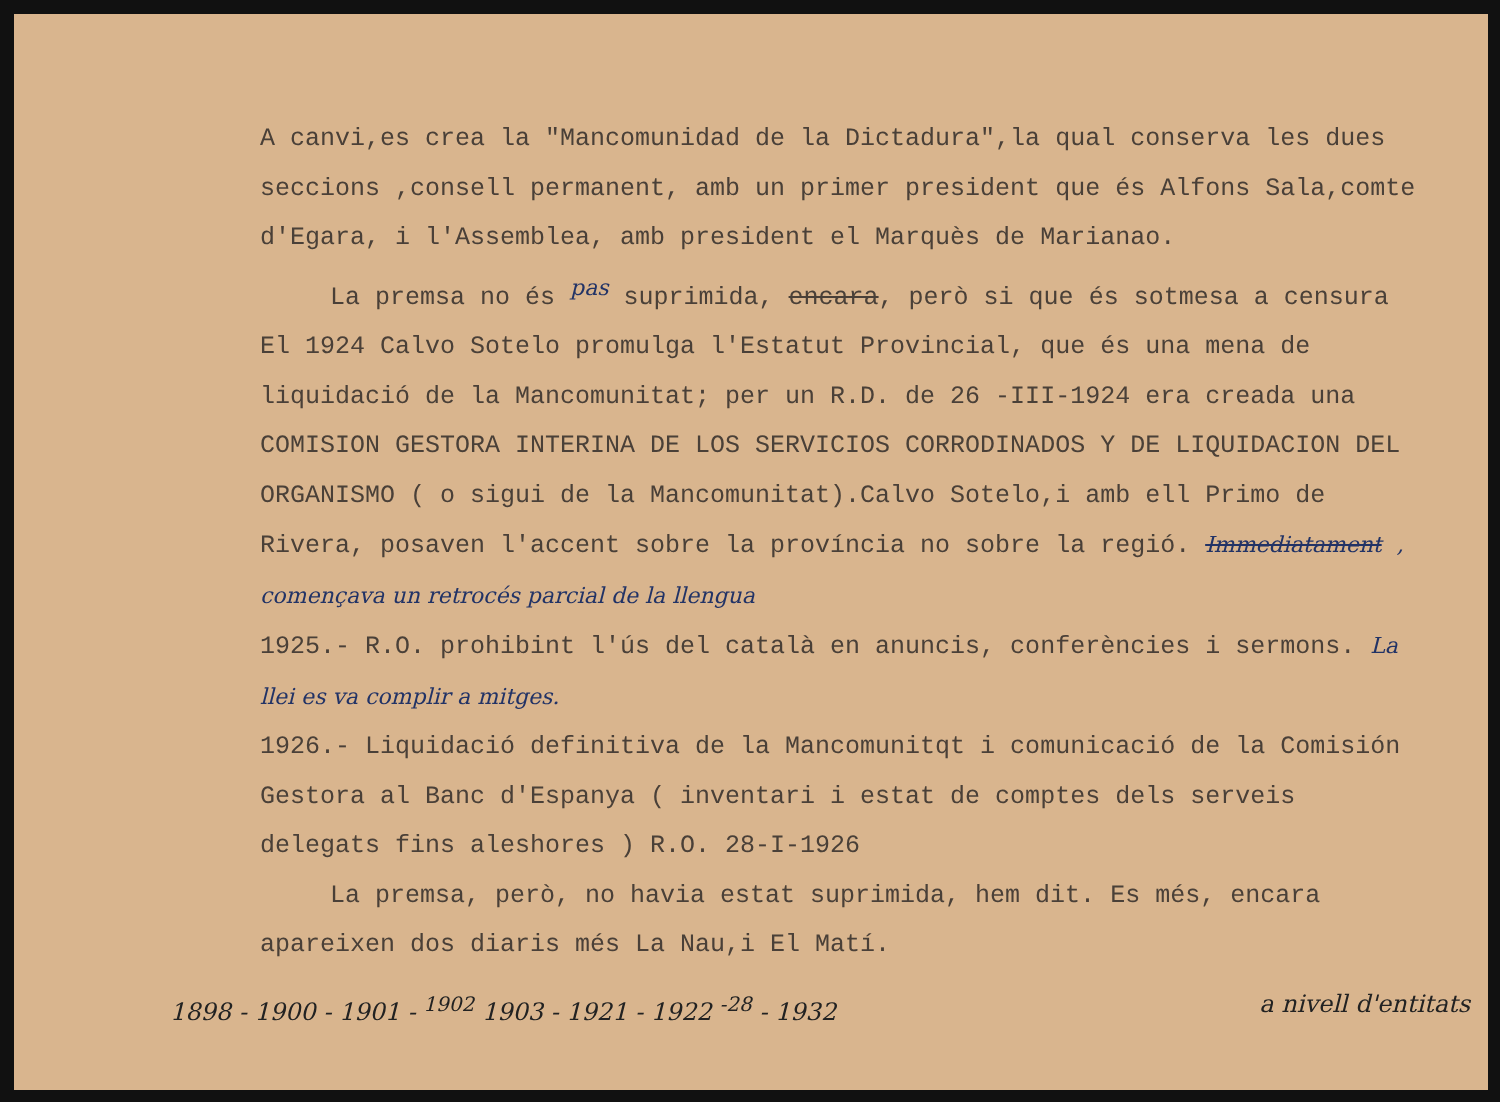A canvi,es crea la "Mancomunidad de la Dictadura",la qual conserva les dues seccions ,consell permanent, amb un primer president que és Alfons Sala,comte d'Egara, i l'Assemblea, amb president el Marquès de Marianao.
La premsa no és <sup>pas</sup> suprimida, encara, però si que és sotmesa a censura El 1924 Calvo Sotelo promulga l'Estatut Provincial, que és una mena de liquidació de la Mancomunitat; per un R.D. de 26 -III-1924 era creada una COMISION GESTORA INTERINA DE LOS SERVICIOS CORRODINADOS Y DE LIQUIDACION DEL ORGANISMO ( o sigui de la Mancomunitat).Calvo Sotelo,i amb ell Primo de Rivera, posaven l'accent sobre la província no sobre la regió. Immediatament , començava un retrocés parcial de la llengua
1925.- R.O. prohibint l'ús del català en anuncis, conferències i sermons. La llei es va complir a mitges.
1926.- Liquidació definitiva de la Mancomunitqt i comunicació de la Comisión Gestora al Banc d'Espanya ( inventari i estat de comptes dels serveis delegats fins aleshores ) R.O. 28-I-1926
La premsa, però, no havia estat suprimida, hem dit. Es més, encara apareixen dos diaris més La Nau,i El Matí.
1898 - 1900 - 1901 - <sup>1902</sup> 1903 - 1921 - 1922 <sup>-28</sup> - 1932 a nivell d'entitats